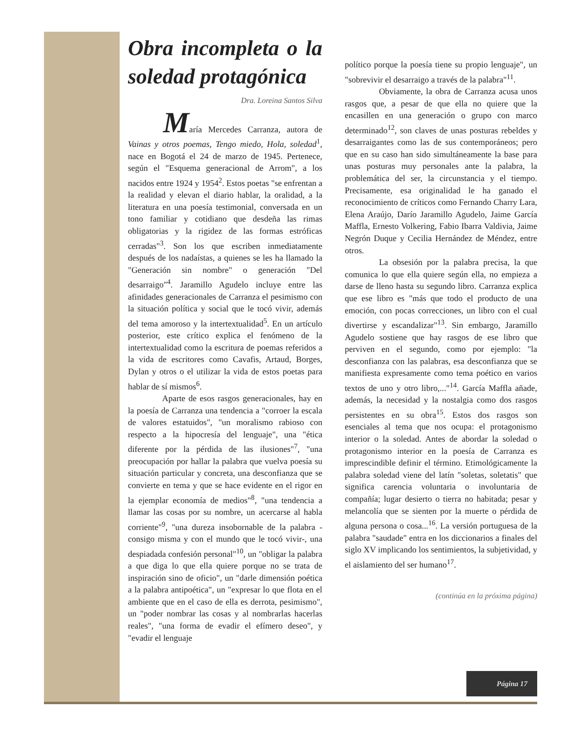Obra incompleta o la soledad protagónica
Dra. Loreina Santos Silva
María Mercedes Carranza, autora de Vainas y otros poemas, Tengo miedo, Hola, soledad<sup>1</sup>, nace en Bogotá el 24 de marzo de 1945. Pertenece, según el "Esquema generacional de Arrom", a los nacidos entre 1924 y 1954<sup>2</sup>. Estos poetas "se enfrentan a la realidad y elevan el diario hablar, la oralidad, a la literatura en una poesía testimonial, conversada en un tono familiar y cotidiano que desdeña las rimas obligatorias y la rigidez de las formas estróficas cerradas"<sup>3</sup>. Son los que escriben inmediatamente después de los nadaístas, a quienes se les ha llamado la "Generación sin nombre" o generación "Del desarraigo"<sup>4</sup>. Jaramillo Agudelo incluye entre las afinidades generacionales de Carranza el pesimismo con la situación política y social que le tocó vivir, además del tema amoroso y la intertextualidad<sup>5</sup>. En un artículo posterior, este crítico explica el fenómeno de la intertextualidad como la escritura de poemas referidos a la vida de escritores como Cavafis, Artaud, Borges, Dylan y otros o el utilizar la vida de estos poetas para hablar de sí mismos<sup>6</sup>.
Aparte de esos rasgos generacionales, hay en la poesía de Carranza una tendencia a "corroer la escala de valores estatuidos", "un moralismo rabioso con respecto a la hipocresía del lenguaje", una "ética diferente por la pérdida de las ilusiones"<sup>7</sup>, "una preocupación por hallar la palabra que vuelva poesía su situación particular y concreta, una desconfianza que se convierte en tema y que se hace evidente en el rigor en la ejemplar economía de medios"<sup>8</sup>, "una tendencia a llamar las cosas por su nombre, un acercarse al habla corriente"<sup>9</sup>, "una dureza insobornable de la palabra -consigo misma y con el mundo que le tocó vivir-, una despiadada confesión personal"<sup>10</sup>, un "obligar la palabra a que diga lo que ella quiere porque no se trata de inspiración sino de oficio", un "darle dimensión poética a la palabra antipoética", un "expresar lo que flota en el ambiente que en el caso de ella es derrota, pesimismo", un "poder nombrar las cosas y al nombrarlas hacerlas reales", "una forma de evadir el efímero deseo", y "evadir el lenguaje
político porque la poesía tiene su propio lenguaje", un "sobrevivir el desarraigo a través de la palabra"<sup>11</sup>.
Obviamente, la obra de Carranza acusa unos rasgos que, a pesar de que ella no quiere que la encasillen en una generación o grupo con marco determinado<sup>12</sup>, son claves de unas posturas rebeldes y desarraigantes como las de sus contemporáneos; pero que en su caso han sido simultáneamente la base para unas posturas muy personales ante la palabra, la problemática del ser, la circunstancia y el tiempo. Precisamente, esa originalidad le ha ganado el reconocimiento de críticos como Fernando Charry Lara, Elena Araújo, Darío Jaramillo Agudelo, Jaime García Maffla, Ernesto Volkering, Fabio Ibarra Valdivia, Jaime Negrón Duque y Cecilia Hernández de Méndez, entre otros.
La obsesión por la palabra precisa, la que comunica lo que ella quiere según ella, no empieza a darse de lleno hasta su segundo libro. Carranza explica que ese libro es "más que todo el producto de una emoción, con pocas correcciones, un libro con el cual divertirse y escandalizar"<sup>13</sup>. Sin embargo, Jaramillo Agudelo sostiene que hay rasgos de ese libro que perviven en el segundo, como por ejemplo: "la desconfianza con las palabras, esa desconfianza que se manifiesta expresamente como tema poético en varios textos de uno y otro libro,..."<sup>14</sup>. García Maffla añade, además, la necesidad y la nostalgia como dos rasgos persistentes en su obra<sup>15</sup>. Estos dos rasgos son esenciales al tema que nos ocupa: el protagonismo interior o la soledad. Antes de abordar la soledad o protagonismo interior en la poesía de Carranza es imprescindible definir el término. Etimológicamente la palabra soledad viene del latín "soletas, soletatis" que significa carencia voluntaria o involuntaria de compañía; lugar desierto o tierra no habitada; pesar y melancolía que se sienten por la muerte o pérdida de alguna persona o cosa...<sup>16</sup>. La versión portuguesa de la palabra "saudade" entra en los diccionarios a finales del siglo XV implicando los sentimientos, la subjetividad, y el aislamiento del ser humano<sup>17</sup>.
(continúa en la próxima página)
Página 17